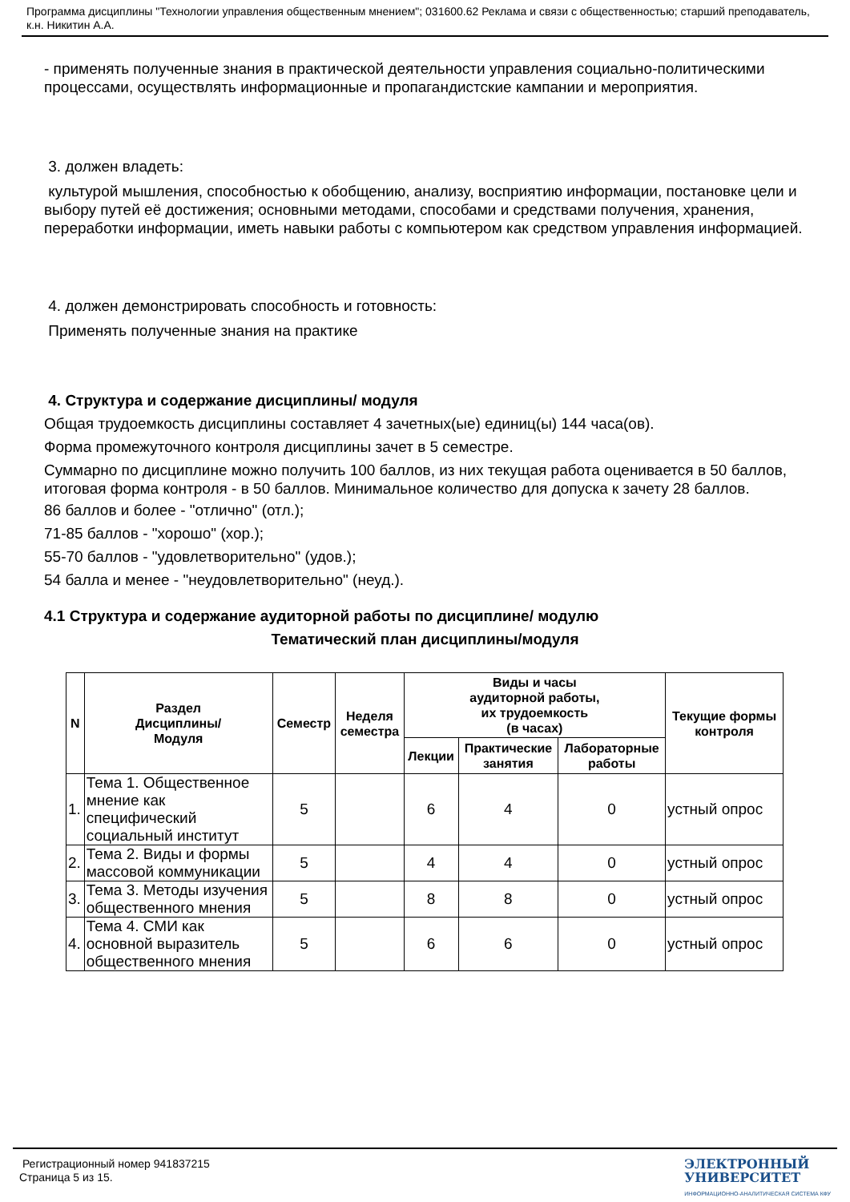Программа дисциплины "Технологии управления общественным мнением"; 031600.62 Реклама и связи с общественностью; старший преподаватель, к.н. Никитин А.А.
- применять полученные знания в практической деятельности управления социально-политическими процессами, осуществлять информационные и пропагандистские кампании и мероприятия.
3. должен владеть:
культурой мышления, способностью к обобщению, анализу, восприятию информации, постановке цели и выбору путей её достижения; основными методами, способами и средствами получения, хранения, переработки информации, иметь навыки работы с компьютером как средством управления информацией.
4. должен демонстрировать способность и готовность:
Применять полученные знания на практике
4. Структура и содержание дисциплины/ модуля
Общая трудоемкость дисциплины составляет 4 зачетных(ые) единиц(ы) 144 часа(ов).
Форма промежуточного контроля дисциплины зачет в 5 семестре.
Суммарно по дисциплине можно получить 100 баллов, из них текущая работа оценивается в 50 баллов, итоговая форма контроля - в 50 баллов. Минимальное количество для допуска к зачету 28 баллов.
86 баллов и более - "отлично" (отл.);
71-85 баллов - "хорошо" (хор.);
55-70 баллов - "удовлетворительно" (удов.);
54 балла и менее - "неудовлетворительно" (неуд.).
4.1 Структура и содержание аудиторной работы по дисциплине/ модулю
Тематический план дисциплины/модуля
| N | Раздел Дисциплины/ Модуля | Семестр | Неделя семестра | Виды и часы аудиторной работы, их трудоемкость (в часах) | | | Текущие формы контроля |
| --- | --- | --- | --- | --- | --- | --- | --- |
| | | | | Лекции | Практические занятия | Лабораторные работы | |
| 1. | Тема 1. Общественное мнение как специфический социальный институт | 5 | | 6 | 4 | 0 | устный опрос |
| 2. | Тема 2. Виды и формы массовой коммуникации | 5 | | 4 | 4 | 0 | устный опрос |
| 3. | Тема 3. Методы изучения общественного мнения | 5 | | 8 | 8 | 0 | устный опрос |
| 4. | Тема 4. СМИ как основной выразитель общественного мнения | 5 | | 6 | 6 | 0 | устный опрос |
Регистрационный номер 941837215
Страница 5 из 15.
ЭЛЕКТРОННЫЙ
УНИВЕРСИТЕТ
ИНФОРМАЦИОННО-АНАЛИТИЧЕСКАЯ СИСТЕМА КФУ